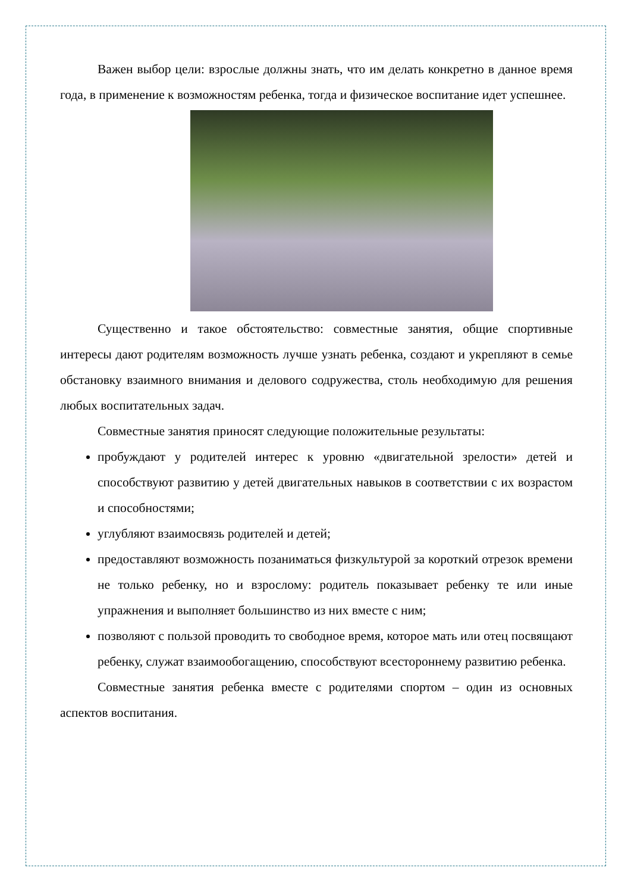Важен выбор цели: взрослые должны знать, что им делать конкретно в данное время года, в применение к возможностям ребенка, тогда и физическое воспитание идет успешнее.
Существенно и такое обстоятельство: совместные занятия, общие спортивные интересы дают родителям возможность лучше узнать ребенка, создают и укрепляют в семье обстановку взаимного внимания и делового содружества, столь необходимую для решения любых воспитательных задач.
Совместные занятия приносят следующие положительные результаты:
пробуждают у родителей интерес к уровню «двигательной зрелости» детей и способствуют развитию у детей двигательных навыков в соответствии с их возрастом и способностями;
углубляют взаимосвязь родителей и детей;
предоставляют возможность позаниматься физкультурой за короткий отрезок времени не только ребенку, но и взрослому: родитель показывает ребенку те или иные упражнения и выполняет большинство из них вместе с ним;
позволяют с пользой проводить то свободное время, которое мать или отец посвящают ребенку, служат взаимообогащению, способствуют всестороннему развитию ребенка.
Совместные занятия ребенка вместе с родителями спортом – один из основных аспектов воспитания.